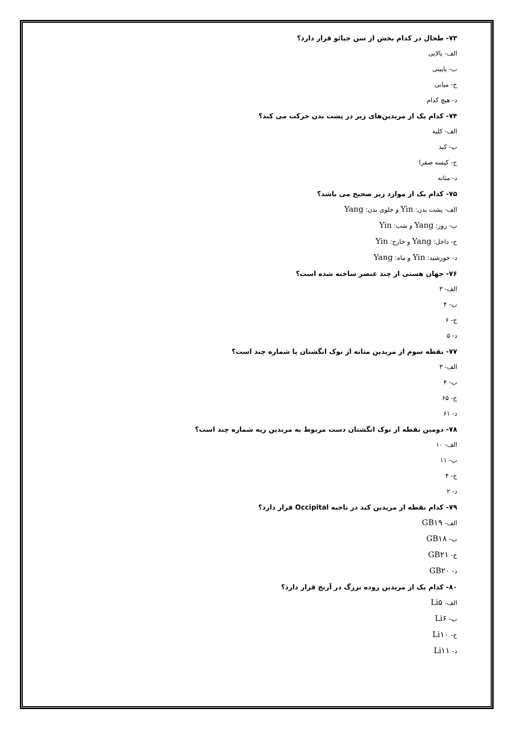۷۳- طحال در کدام بخش از سن جیائو قرار دارد؟
الف- بالایی
ب- پایینی
ج- میانی
د- هیچ کدام
۷۴- کدام یک از مریدین‌های زیر در پشت بدن حرکت می کند؟
الف- کلیه
ب- کبد
ج- کیسه صفرا
د- مثانه
۷۵- کدام یک از موارد زیر صحیح می باشد؟
الف- پشت بدن: Yin و جلوی بدن: Yang
ب- روز: Yang و شب: Yin
ج- داخل: Yang و خارج: Yin
د- خورشید: Yin و ماه: Yang
۷۶- جهان هستی از چند عنصر ساخته شده است؟
الف- ۳
ب- ۴
ج- ۶
د- ۵
۷۷- نقطه سوم از مریدین مثانه از نوک انگشتان پا شماره چند است؟
الف- ۳
ب- ۴
ج- ۶۵
د- ۶۱
۷۸- دومین نقطه از نوک انگشتان دست مربوط به مریدین ریه شماره چند است؟
الف- ۱۰
ب- ۱۱
ج- ۴
د- ۲
۷۹- کدام نقطه از مریدین کبد در ناحیه Occipital قرار دارد؟
الف- GB۱۹
ب- GB۱۸
ج- GB۲۱
د- GB۲۰
۸۰- کدام یک از مریدین روده بزرگ در آرنج قرار دارد؟
الف- Li۵
ب- Li۶
ج- Li۱۰
د- Li۱۱